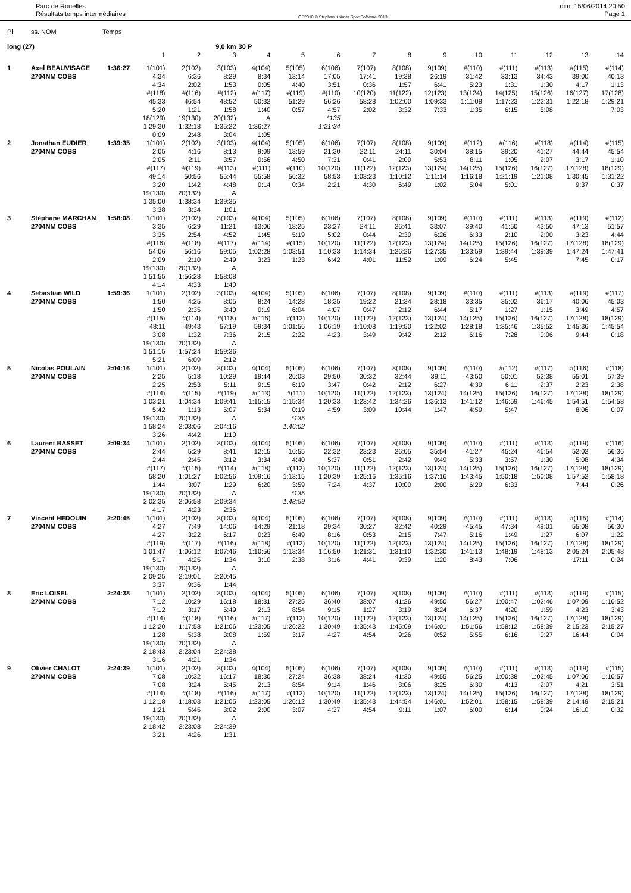Parc de Rouelles
Résultats temps intermédiaires
OE2010 © Stephan Krämer SportSoftware 2013
dim. 15/06/2014 20:50
Page 1
| Pl | ss. NOM | Temps | | | | | | | | | | | | | | |
| --- | --- | --- | --- | --- | --- | --- | --- | --- | --- | --- | --- | --- | --- | --- | --- | --- |
| long (27) | | | | | 9,0 km | 30 P | | | | | | | | | | |
| | | | 1 | 2 | 3 | 4 | 5 | 6 | 7 | 8 | 9 | 10 | 11 | 12 | 13 | 14 |
| 1 | Axel BEAUVISAGE | 1:36:27 | 1(101) | 2(102) | 3(103) | 4(104) | 5(105) | 6(106) | 7(107) | 8(108) | 9(109) | #(110) | #(111) | #(113) | #(115) | #(114) |
| | 2704NM COBS | | 4:34 | 6:36 | 8:29 | 8:34 | 13:14 | 17:05 | 17:41 | 19:38 | 26:19 | 31:42 | 33:13 | 34:43 | 39:00 | 40:13 |
| | | | 4:34 | 2:02 | 1:53 | 0:05 | 4:40 | 3:51 | 0:36 | 1:57 | 6:41 | 5:23 | 1:31 | 1:30 | 4:17 | 1:13 |
| | | | #(118) | #(116) | #(112) | #(117) | #(119) | #(110) | 10(120) | 11(122) | 12(123) | 13(124) | 14(125) | 15(126) | 16(127) | 17(128) |
| | | | 45:33 | 46:54 | 48:52 | 50:32 | 51:29 | 56:26 | 58:28 | 1:02:00 | 1:09:33 | 1:11:08 | 1:17:23 | 1:22:31 | 1:22:18 | 1:29:21 |
| | | | 5:20 | 1:21 | 1:58 | 1:40 | 0:57 | 4:57 | 2:02 | 3:32 | 7:33 | 1:35 | 6:15 | 5:08 | | 7:03 |
| | | | 18(129) | 19(130) | 20(132) | A | | *135 | | | | | | | | |
| | | | 1:29:30 | 1:32:18 | 1:35:22 | 1:36:27 | | 1:21:34 | | | | | | | | |
| | | | 0:09 | 2:48 | 3:04 | 1:05 | | | | | | | | | | |
| 2 | Jonathan EUDIER | 1:39:35 | 1(101) | 2(102) | 3(103) | 4(104) | 5(105) | 6(106) | 7(107) | 8(108) | 9(109) | #(112) | #(116) | #(118) | #(114) | #(115) |
| | 2704NM COBS | | 2:05 | 4:16 | 8:13 | 9:09 | 13:59 | 21:30 | 22:11 | 24:11 | 30:04 | 38:15 | 39:20 | 41:27 | 44:44 | 45:54 |
| | | | 2:05 | 2:11 | 3:57 | 0:56 | 4:50 | 7:31 | 0:41 | 2:00 | 5:53 | 8:11 | 1:05 | 2:07 | 3:17 | 1:10 |
| | | | #(117) | #(119) | #(113) | #(111) | #(110) | 10(120) | 11(122) | 12(123) | 13(124) | 14(125) | 15(126) | 16(127) | 17(128) | 18(129) |
| | | | 49:14 | 50:56 | 55:44 | 55:58 | 56:32 | 58:53 | 1:03:23 | 1:10:12 | 1:11:14 | 1:16:18 | 1:21:19 | 1:21:08 | 1:30:45 | 1:31:22 |
| | | | 3:20 | 1:42 | 4:48 | 0:14 | 0:34 | 2:21 | 4:30 | 6:49 | 1:02 | 5:04 | 5:01 | | 9:37 | 0:37 |
| | | | 19(130) | 20(132) | A | | | | | | | | | | | |
| | | | 1:35:00 | 1:38:34 | 1:39:35 | | | | | | | | | | | |
| | | | 3:38 | 3:34 | 1:01 | | | | | | | | | | | |
| 3 | Stéphane MARCHAN | 1:58:08 | 1(101) | 2(102) | 3(103) | 4(104) | 5(105) | 6(106) | 7(107) | 8(108) | 9(109) | #(110) | #(111) | #(113) | #(119) | #(112) |
| | 2704NM COBS | | 3:35 | 6:29 | 11:21 | 13:06 | 18:25 | 23:27 | 24:11 | 26:41 | 33:07 | 39:40 | 41:50 | 43:50 | 47:13 | 51:57 |
| | | | 3:35 | 2:54 | 4:52 | 1:45 | 5:19 | 5:02 | 0:44 | 2:30 | 6:26 | 6:33 | 2:10 | 2:00 | 3:23 | 4:44 |
| | | | #(116) | #(118) | #(117) | #(114) | #(115) | 10(120) | 11(122) | 12(123) | 13(124) | 14(125) | 15(126) | 16(127) | 17(128) | 18(129) |
| | | | 54:06 | 56:16 | 59:05 | 1:02:28 | 1:03:51 | 1:10:33 | 1:14:34 | 1:26:26 | 1:27:35 | 1:33:59 | 1:39:44 | 1:39:39 | 1:47:24 | 1:47:41 |
| | | | 2:09 | 2:10 | 2:49 | 3:23 | 1:23 | 6:42 | 4:01 | 11:52 | 1:09 | 6:24 | 5:45 | | 7:45 | 0:17 |
| | | | 19(130) | 20(132) | A | | | | | | | | | | | |
| | | | 1:51:55 | 1:56:28 | 1:58:08 | | | | | | | | | | | |
| | | | 4:14 | 4:33 | 1:40 | | | | | | | | | | | |
| 4 | Sebastian WILD | 1:59:36 | 1(101) | 2(102) | 3(103) | 4(104) | 5(105) | 6(106) | 7(107) | 8(108) | 9(109) | #(110) | #(111) | #(113) | #(119) | #(117) |
| | 2704NM COBS | | 1:50 | 4:25 | 8:05 | 8:24 | 14:28 | 18:35 | 19:22 | 21:34 | 28:18 | 33:35 | 35:02 | 36:17 | 40:06 | 45:03 |
| | | | 1:50 | 2:35 | 3:40 | 0:19 | 6:04 | 4:07 | 0:47 | 2:12 | 6:44 | 5:17 | 1:27 | 1:15 | 3:49 | 4:57 |
| | | | #(115) | #(114) | #(118) | #(116) | #(112) | 10(120) | 11(122) | 12(123) | 13(124) | 14(125) | 15(126) | 16(127) | 17(128) | 18(129) |
| | | | 48:11 | 49:43 | 57:19 | 59:34 | 1:01:56 | 1:06:19 | 1:10:08 | 1:19:50 | 1:22:02 | 1:28:18 | 1:35:46 | 1:35:52 | 1:45:36 | 1:45:54 |
| | | | 3:08 | 1:32 | 7:36 | 2:15 | 2:22 | 4:23 | 3:49 | 9:42 | 2:12 | 6:16 | 7:28 | 0:06 | 9:44 | 0:18 |
| | | | 19(130) | 20(132) | A | | | | | | | | | | | |
| | | | 1:51:15 | 1:57:24 | 1:59:36 | | | | | | | | | | | |
| | | | 5:21 | 6:09 | 2:12 | | | | | | | | | | | |
| 5 | Nicolas POULAIN | 2:04:16 | 1(101) | 2(102) | 3(103) | 4(104) | 5(105) | 6(106) | 7(107) | 8(108) | 9(109) | #(110) | #(112) | #(117) | #(116) | #(118) |
| | 2704NM COBS | | 2:25 | 5:18 | 10:29 | 19:44 | 26:03 | 29:50 | 30:32 | 32:44 | 39:11 | 43:50 | 50:01 | 52:38 | 55:01 | 57:39 |
| | | | 2:25 | 2:53 | 5:11 | 9:15 | 6:19 | 3:47 | 0:42 | 2:12 | 6:27 | 4:39 | 6:11 | 2:37 | 2:23 | 2:38 |
| | | | #(114) | #(115) | #(119) | #(113) | #(111) | 10(120) | 11(122) | 12(123) | 13(124) | 14(125) | 15(126) | 16(127) | 17(128) | 18(129) |
| | | | 1:03:21 | 1:04:34 | 1:09:41 | 1:15:15 | 1:15:34 | 1:20:33 | 1:23:42 | 1:34:26 | 1:36:13 | 1:41:12 | 1:46:59 | 1:46:45 | 1:54:51 | 1:54:58 |
| | | | 5:42 | 1:13 | 5:07 | 5:34 | 0:19 | 4:59 | 3:09 | 10:44 | 1:47 | 4:59 | 5:47 | | 8:06 | 0:07 |
| | | | 19(130) | 20(132) | A | | *135 | | | | | | | | | |
| | | | 1:58:24 | 2:03:06 | 2:04:16 | | 1:46:02 | | | | | | | | | |
| | | | 3:26 | 4:42 | 1:10 | | | | | | | | | | | |
| 6 | Laurent BASSET | 2:09:34 | 1(101) | 2(102) | 3(103) | 4(104) | 5(105) | 6(106) | 7(107) | 8(108) | 9(109) | #(110) | #(111) | #(113) | #(119) | #(116) |
| | 2704NM COBS | | 2:44 | 5:29 | 8:41 | 12:15 | 16:55 | 22:32 | 23:23 | 26:05 | 35:54 | 41:27 | 45:24 | 46:54 | 52:02 | 56:36 |
| | | | 2:44 | 2:45 | 3:12 | 3:34 | 4:40 | 5:37 | 0:51 | 2:42 | 9:49 | 5:33 | 3:57 | 1:30 | 5:08 | 4:34 |
| | | | #(117) | #(115) | #(114) | #(118) | #(112) | 10(120) | 11(122) | 12(123) | 13(124) | 14(125) | 15(126) | 16(127) | 17(128) | 18(129) |
| | | | 58:20 | 1:01:27 | 1:02:56 | 1:09:16 | 1:13:15 | 1:20:39 | 1:25:16 | 1:35:16 | 1:37:16 | 1:43:45 | 1:50:18 | 1:50:08 | 1:57:52 | 1:58:18 |
| | | | 1:44 | 3:07 | 1:29 | 6:20 | 3:59 | 7:24 | 4:37 | 10:00 | 2:00 | 6:29 | 6:33 | | 7:44 | 0:26 |
| | | | 19(130) | 20(132) | A | | *135 | | | | | | | | | |
| | | | 2:02:35 | 2:06:58 | 2:09:34 | | 1:48:59 | | | | | | | | | |
| | | | 4:17 | 4:23 | 2:36 | | | | | | | | | | | |
| 7 | Vincent HEDOUIN | 2:20:45 | 1(101) | 2(102) | 3(103) | 4(104) | 5(105) | 6(106) | 7(107) | 8(108) | 9(109) | #(110) | #(111) | #(113) | #(115) | #(114) |
| | 2704NM COBS | | 4:27 | 7:49 | 14:06 | 14:29 | 21:18 | 29:34 | 30:27 | 32:42 | 40:29 | 45:45 | 47:34 | 49:01 | 55:08 | 56:30 |
| | | | 4:27 | 3:22 | 6:17 | 0:23 | 6:49 | 8:16 | 0:53 | 2:15 | 7:47 | 5:16 | 1:49 | 1:27 | 6:07 | 1:22 |
| | | | #(119) | #(117) | #(116) | #(118) | #(112) | 10(120) | 11(122) | 12(123) | 13(124) | 14(125) | 15(126) | 16(127) | 17(128) | 18(129) |
| | | | 1:01:47 | 1:06:12 | 1:07:46 | 1:10:56 | 1:13:34 | 1:16:50 | 1:21:31 | 1:31:10 | 1:32:30 | 1:41:13 | 1:48:19 | 1:48:13 | 2:05:24 | 2:05:48 |
| | | | 5:17 | 4:25 | 1:34 | 3:10 | 2:38 | 3:16 | 4:41 | 9:39 | 1:20 | 8:43 | 7:06 | | 17:11 | 0:24 |
| | | | 19(130) | 20(132) | A | | | | | | | | | | | |
| | | | 2:09:25 | 2:19:01 | 2:20:45 | | | | | | | | | | | |
| | | | 3:37 | 9:36 | 1:44 | | | | | | | | | | | |
| 8 | Eric LOISEL | 2:24:38 | 1(101) | 2(102) | 3(103) | 4(104) | 5(105) | 6(106) | 7(107) | 8(108) | 9(109) | #(110) | #(111) | #(113) | #(119) | #(115) |
| | 2704NM COBS | | 7:12 | 10:29 | 16:18 | 18:31 | 27:25 | 36:40 | 38:07 | 41:26 | 49:50 | 56:27 | 1:00:47 | 1:02:46 | 1:07:09 | 1:10:52 |
| | | | 7:12 | 3:17 | 5:49 | 2:13 | 8:54 | 9:15 | 1:27 | 3:19 | 8:24 | 6:37 | 4:20 | 1:59 | 4:23 | 3:43 |
| | | | #(114) | #(118) | #(116) | #(117) | #(112) | 10(120) | 11(122) | 12(123) | 13(124) | 14(125) | 15(126) | 16(127) | 17(128) | 18(129) |
| | | | 1:12:20 | 1:17:58 | 1:21:06 | 1:23:05 | 1:26:22 | 1:30:49 | 1:35:43 | 1:45:09 | 1:46:01 | 1:51:56 | 1:58:12 | 1:58:39 | 2:15:23 | 2:15:27 |
| | | | 1:28 | 5:38 | 3:08 | 1:59 | 3:17 | 4:27 | 4:54 | 9:26 | 0:52 | 5:55 | 6:16 | 0:27 | 16:44 | 0:04 |
| | | | 19(130) | 20(132) | A | | | | | | | | | | | |
| | | | 2:18:43 | 2:23:04 | 2:24:38 | | | | | | | | | | | |
| | | | 3:16 | 4:21 | 1:34 | | | | | | | | | | | |
| 9 | Olivier CHALOT | 2:24:39 | 1(101) | 2(102) | 3(103) | 4(104) | 5(105) | 6(106) | 7(107) | 8(108) | 9(109) | #(110) | #(111) | #(113) | #(119) | #(115) |
| | 2704NM COBS | | 7:08 | 10:32 | 16:17 | 18:30 | 27:24 | 36:38 | 38:24 | 41:30 | 49:55 | 56:25 | 1:00:38 | 1:02:45 | 1:07:06 | 1:10:57 |
| | | | 7:08 | 3:24 | 5:45 | 2:13 | 8:54 | 9:14 | 1:46 | 3:06 | 8:25 | 6:30 | 4:13 | 2:07 | 4:21 | 3:51 |
| | | | #(114) | #(118) | #(116) | #(117) | #(112) | 10(120) | 11(122) | 12(123) | 13(124) | 14(125) | 15(126) | 16(127) | 17(128) | 18(129) |
| | | | 1:12:18 | 1:18:03 | 1:21:05 | 1:23:05 | 1:26:12 | 1:30:49 | 1:35:43 | 1:44:54 | 1:46:01 | 1:52:01 | 1:58:15 | 1:58:39 | 2:14:49 | 2:15:21 |
| | | | 1:21 | 5:45 | 3:02 | 2:00 | 3:07 | 4:37 | 4:54 | 9:11 | 1:07 | 6:00 | 6:14 | 0:24 | 16:10 | 0:32 |
| | | | 19(130) | 20(132) | A | | | | | | | | | | | |
| | | | 2:18:42 | 2:23:08 | 2:24:39 | | | | | | | | | | | |
| | | | 3:21 | 4:26 | 1:31 | | | | | | | | | | | |